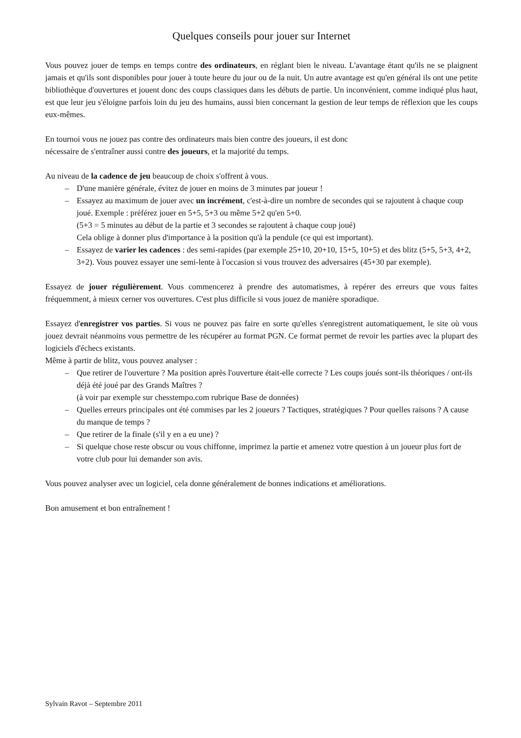Quelques conseils pour jouer sur Internet
Vous pouvez jouer de temps en temps contre des ordinateurs, en réglant bien le niveau. L'avantage étant qu'ils ne se plaignent jamais et qu'ils sont disponibles pour jouer à toute heure du jour ou de la nuit. Un autre avantage est qu'en général ils ont une petite bibliothèque d'ouvertures et jouent donc des coups classiques dans les débuts de partie. Un inconvénient, comme indiqué plus haut, est que leur jeu s'éloigne parfois loin du jeu des humains, aussi bien concernant la gestion de leur temps de réflexion que les coups eux-mêmes.
En tournoi vous ne jouez pas contre des ordinateurs mais bien contre des joueurs, il est donc
nécessaire de s'entraîner aussi contre des joueurs, et la majorité du temps.
Au niveau de la cadence de jeu beaucoup de choix s'offrent à vous.
– D'une manière générale, évitez de jouer en moins de 3 minutes par joueur !
– Essayez au maximum de jouer avec un incrément, c'est-à-dire un nombre de secondes qui se rajoutent à chaque coup joué. Exemple : préférez jouer en 5+5, 5+3 ou même 5+2 qu'en 5+0.
(5+3 = 5 minutes au début de la partie et 3 secondes se rajoutent à chaque coup joué)
Cela oblige à donner plus d'importance à la position qu'à la pendule (ce qui est important).
– Essayez de varier les cadences : des semi-rapides (par exemple 25+10, 20+10, 15+5, 10+5) et des blitz (5+5, 5+3, 4+2, 3+2). Vous pouvez essayer une semi-lente à l'occasion si vous trouvez des adversaires (45+30 par exemple).
Essayez de jouer régulièrement. Vous commencerez à prendre des automatismes, à repérer des erreurs que vous faites fréquemment, à mieux cerner vos ouvertures. C'est plus difficile si vous jouez de manière sporadique.
Essayez d'enregistrer vos parties. Si vous ne pouvez pas faire en sorte qu'elles s'enregistrent automatiquement, le site où vous jouez devrait néanmoins vous permettre de les récupérer au format PGN. Ce format permet de revoir les parties avec la plupart des logiciels d'échecs existants.
Même à partir de blitz, vous pouvez analyser :
– Que retirer de l'ouverture ? Ma position après l'ouverture était-elle correcte ? Les coups joués sont-ils théoriques / ont-ils déjà été joué par des Grands Maîtres ?
(à voir par exemple sur chesstempo.com rubrique Base de données)
– Quelles erreurs principales ont été commises par les 2 joueurs ? Tactiques, stratégiques ? Pour quelles raisons ? A cause du manque de temps ?
– Que retirer de la finale (s'il y en a eu une) ?
– Si quelque chose reste obscur ou vous chiffonne, imprimez la partie et amenez votre question à un joueur plus fort de votre club pour lui demander son avis.
Vous pouvez analyser avec un logiciel, cela donne généralement de bonnes indications et améliorations.
Bon amusement et bon entraînement !
Sylvain Ravot – Septembre 2011